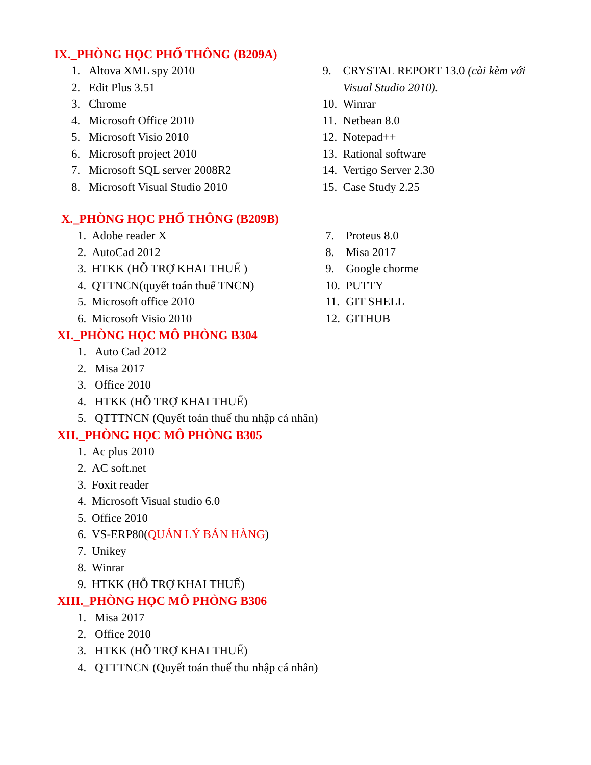IX._PHÒNG HỌC PHỔ THÔNG (B209A)
1. Altova XML spy 2010
2. Edit Plus 3.51
3. Chrome
4. Microsoft Office 2010
5. Microsoft Visio 2010
6. Microsoft project 2010
7. Microsoft SQL server 2008R2
8. Microsoft Visual Studio 2010
9. CRYSTAL REPORT 13.0 (cài kèm với Visual Studio 2010).
10. Winrar
11. Netbean 8.0
12. Notepad++
13. Rational software
14. Vertigo Server 2.30
15. Case Study 2.25
X._PHÒNG HỌC PHỔ THÔNG (B209B)
1. Adobe reader X
2. AutoCad 2012
3. HTKK (HỖ TRỢ KHAI THUẾ )
4. QTTNCN(quyết toán thuế TNCN)
5. Microsoft office 2010
6. Microsoft Visio 2010
7. Proteus 8.0
8. Misa 2017
9. Google chorme
10. PUTTY
11. GIT SHELL
12. GITHUB
XI._PHÒNG HỌC MÔ PHỎNG B304
1. Auto Cad 2012
2. Misa 2017
3. Office 2010
4. HTKK (HỖ TRỢ KHAI THUẾ)
5. QTTTNCN (Quyết toán thuế thu nhập cá nhân)
XII._PHÒNG HỌC MÔ PHỎNG B305
1. Ac plus 2010
2. AC soft.net
3. Foxit reader
4. Microsoft Visual studio 6.0
5. Office 2010
6. VS-ERP80(QUẢN LÝ BÁN HÀNG)
7. Unikey
8. Winrar
9. HTKK (HỖ TRỢ KHAI THUẾ)
XIII._PHÒNG HỌC MÔ PHỎNG B306
1. Misa 2017
2. Office 2010
3. HTKK (HỖ TRỢ KHAI THUẾ)
4. QTTTNCN (Quyết toán thuế thu nhập cá nhân)